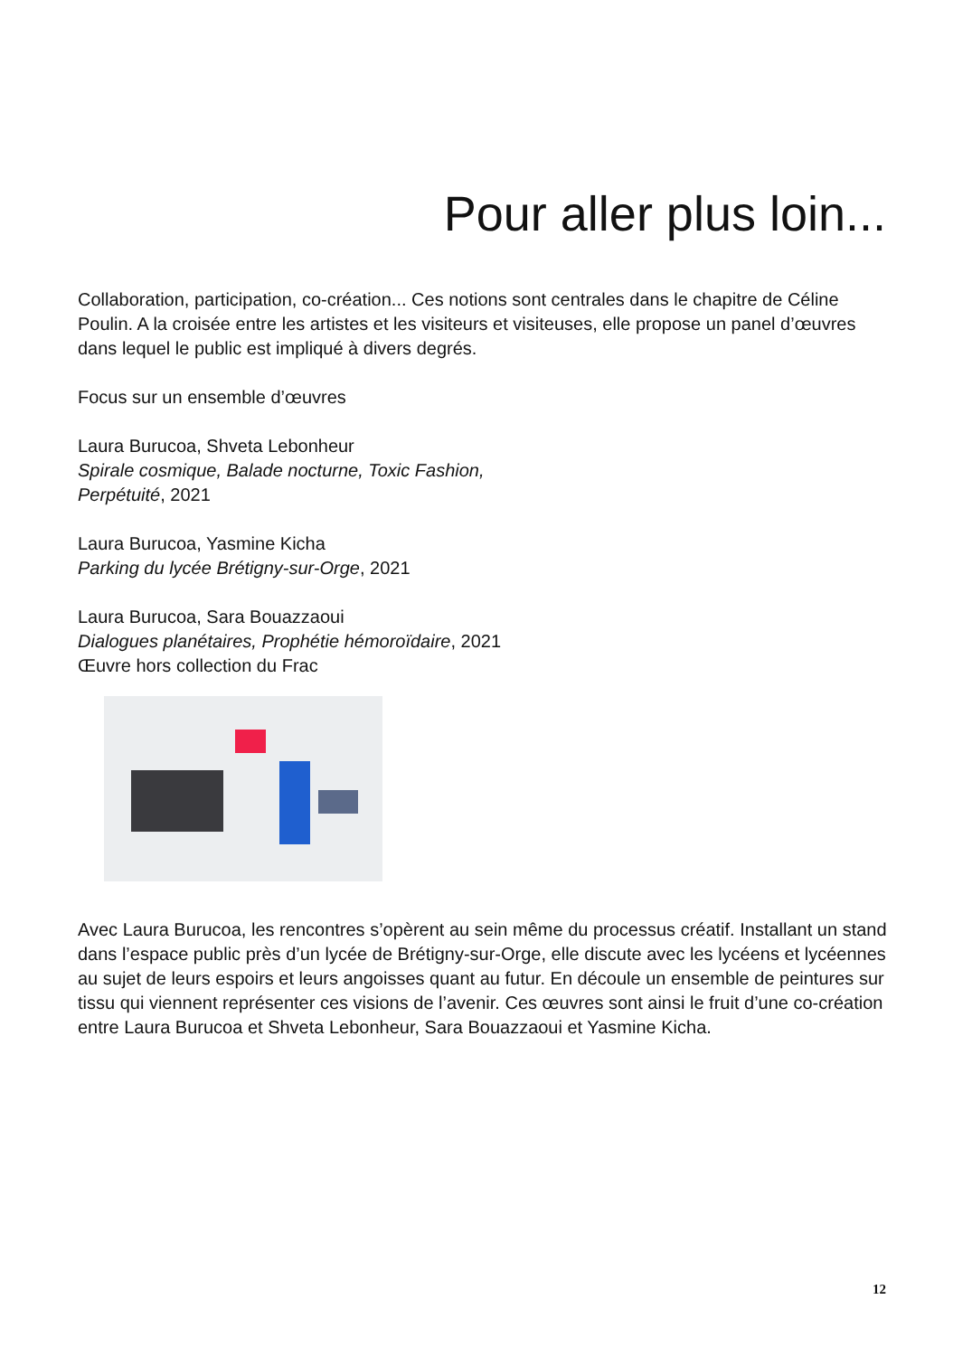Pour aller plus loin...
Collaboration, participation, co-création... Ces notions sont centrales dans le chapitre de Céline Poulin. A la croisée entre les artistes et les visiteurs et visiteuses, elle propose un panel d’œuvres dans lequel le public est impliqué à divers degrés.
Focus sur un ensemble d’œuvres
Laura Burucoa, Shveta Lebonheur
Spirale cosmique, Balade nocturne, Toxic Fashion,
Perpétuité, 2021
Laura Burucoa, Yasmine Kicha
Parking du lycée Brétigny-sur-Orge, 2021
Laura Burucoa, Sara Bouazzaoui
Dialogues planétaires, Prophétie hémoroïdaire, 2021
Œuvre hors collection du Frac
Avec Laura Burucoa, les rencontres s’opèrent au sein même du processus créatif. Installant un stand dans l’espace public près d’un lycée de Brétigny-sur-Orge, elle discute avec les lycéens et lycéennes au sujet de leurs espoirs et leurs angoisses quant au futur. En découle un ensemble de peintures sur tissu qui viennent représenter ces visions de l’avenir. Ces œuvres sont ainsi le fruit d’une co-création entre Laura Burucoa et Shveta Lebonheur, Sara Bouazzaoui et Yasmine Kicha.
12